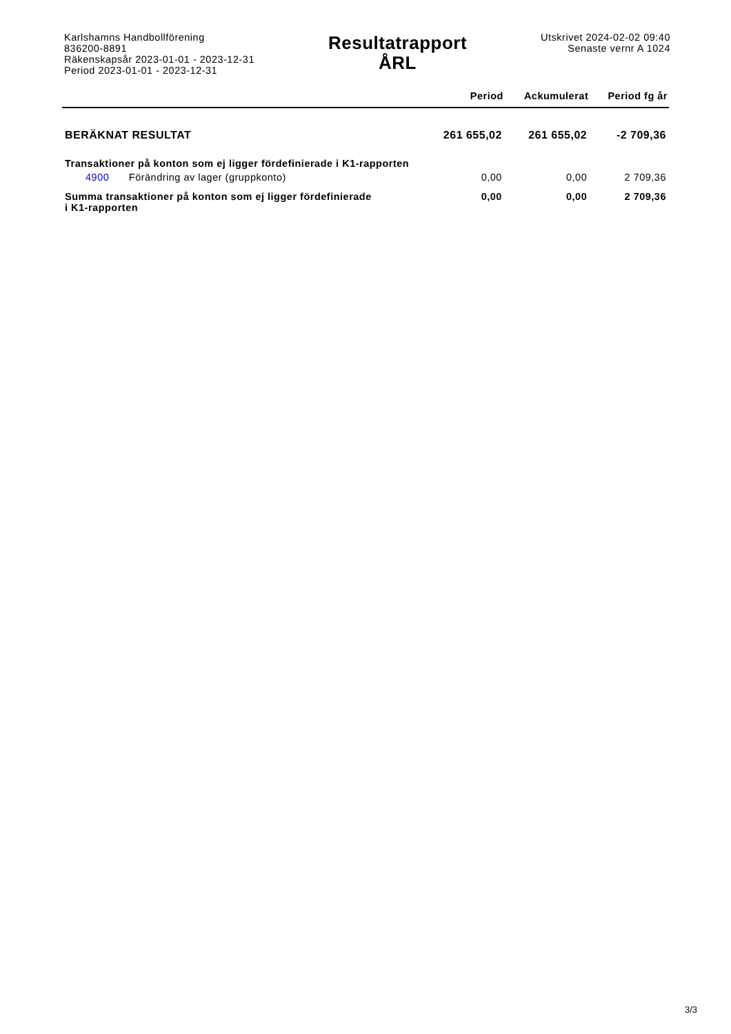Karlshamns Handbollförening
836200-8891
Räkenskapsår 2023-01-01 - 2023-12-31
Period 2023-01-01 - 2023-12-31
Resultatrapport
ÅRL
Utskrivet 2024-02-02 09:40
Senaste vernr A 1024
| | Period | Ackumulerat | Period fg år |
| --- | --- | --- | --- |
| BERÄKNAT RESULTAT | 261 655,02 | 261 655,02 | -2 709,36 |
| Transaktioner på konton som ej ligger fördefinierade i K1-rapporten | | | |
| 4900 Förändring av lager (gruppkonto) | 0,00 | 0,00 | 2 709,36 |
| Summa transaktioner på konton som ej ligger fördefinierade i K1-rapporten | 0,00 | 0,00 | 2 709,36 |
3/3